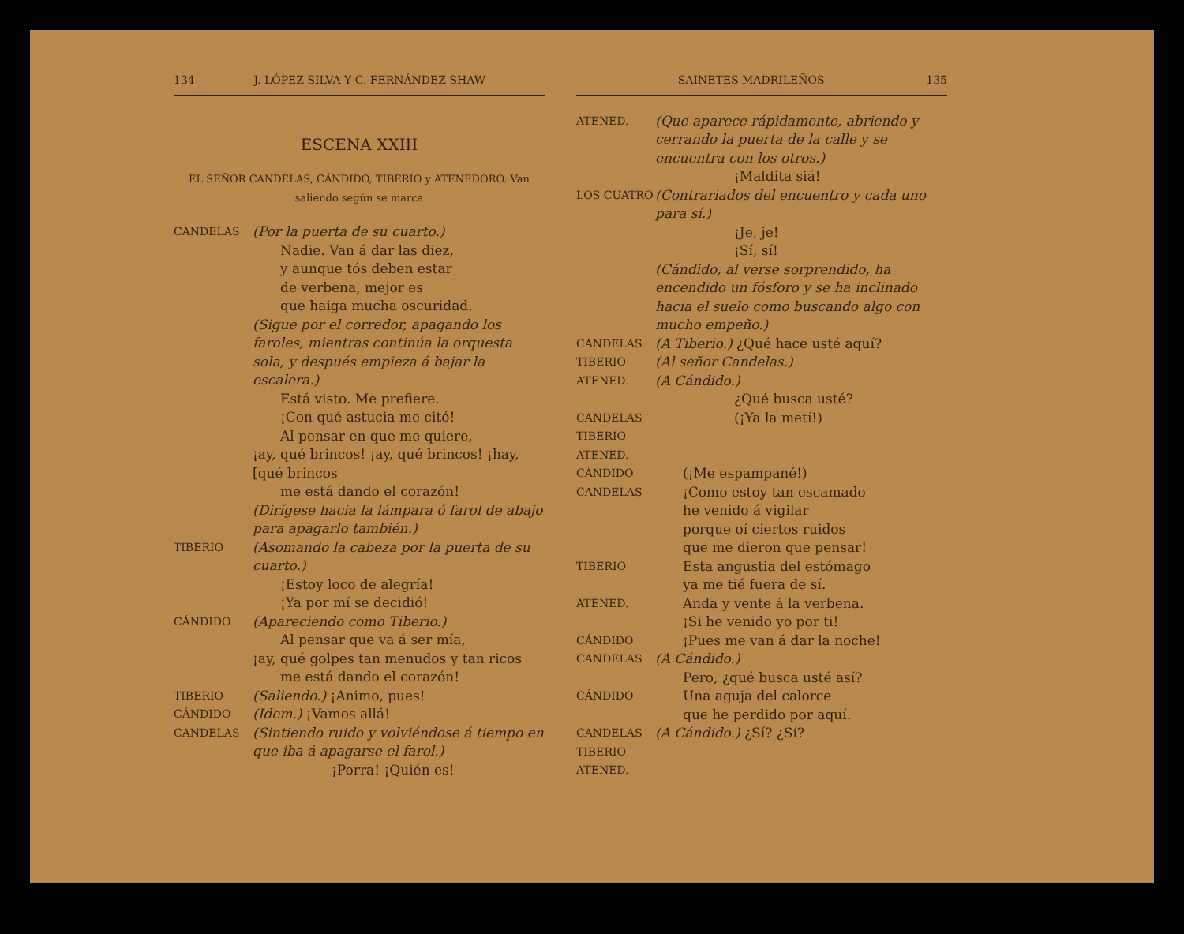134 J. LÓPEZ SILVA Y C. FERNÁNDEZ SHAW
ESCENA XXIII
EL SEÑOR CANDELAS, CÁNDIDO, TIBERIO y ATENEDORO. Van saliendo según se marca
CANDELAS
(Por la puerta de su cuarto.)
Nadie. Van á dar las diez,
y aunque tós deben estar
de verbena, mejor es
que haiga mucha oscuridad.
(Sigue por el corredor, apagando los faroles, mientras continúa la orquesta sola, y después empieza á bajar la escalera.)
Está visto. Me prefiere.
¡Con qué astucia me citó!
Al pensar en que me quiere,
¡ay, qué brincos! ¡ay, qué brincos! ¡hay, [qué brincos
me está dando el corazón!
(Dirígese hacia la lámpara ó farol de abajo para apagarlo también.)
TIBERIO
(Asomando la cabeza por la puerta de su cuarto.)
¡Estoy loco de alegría!
¡Ya por mí se decidió!
CÁNDIDO
(Apareciendo como Tiberio.)
Al pensar que va á ser mía,
¡ay, qué golpes tan menudos y tan ricos
me está dando el corazón!
TIBERIO
(Saliendo.) ¡Animo, pues!
CÁNDIDO
(Idem.) ¡Vamos allá!
CANDELAS
(Sintiendo ruido y volviéndose á tiempo en que iba á apagarse el farol.)
¡Porra! ¡Quién es!
SAINETES MADRILEÑOS 135
ATENED.
(Que aparece rápidamente, abriendo y cerrando la puerta de la calle y se encuentra con los otros.)
¡Maldita siá!
LOS CUATRO
(Contrariados del encuentro y cada uno para sí.)
¡Je, je!
¡Sí, sí!
(Cándido, al verse sorprendido, ha encendido un fósforo y se ha inclinado hacia el suelo como buscando algo con mucho empeño.)
CANDELAS
(A Tiberio.) ¿Qué hace usté aquí?
TIBERIO
(Al señor Candelas.)
ATENED.
(A Cándido.)
¿Qué busca usté?
CANDELAS
TIBERIO
ATENED.
(¡Ya la metí!)
CÁNDIDO
(¡Me espampané!)
CANDELAS
¡Como estoy tan escamado
he venido á vigilar
porque oí ciertos ruidos
que me dieron que pensar!
TIBERIO
Esta angustia del estómago
ya me tié fuera de sí.
ATENED.
Anda y vente á la verbena.
¡Si he venido yo por ti!
CÁNDIDO
¡Pues me van á dar la noche!
CANDELAS
(A Cándido.)
Pero, ¿qué busca usté así?
CÁNDIDO
Una aguja del calorce
que he perdido por aquí.
CANDELAS
TIBERIO
ATENED.
(A Cándido.) ¿Sí? ¿Sí?